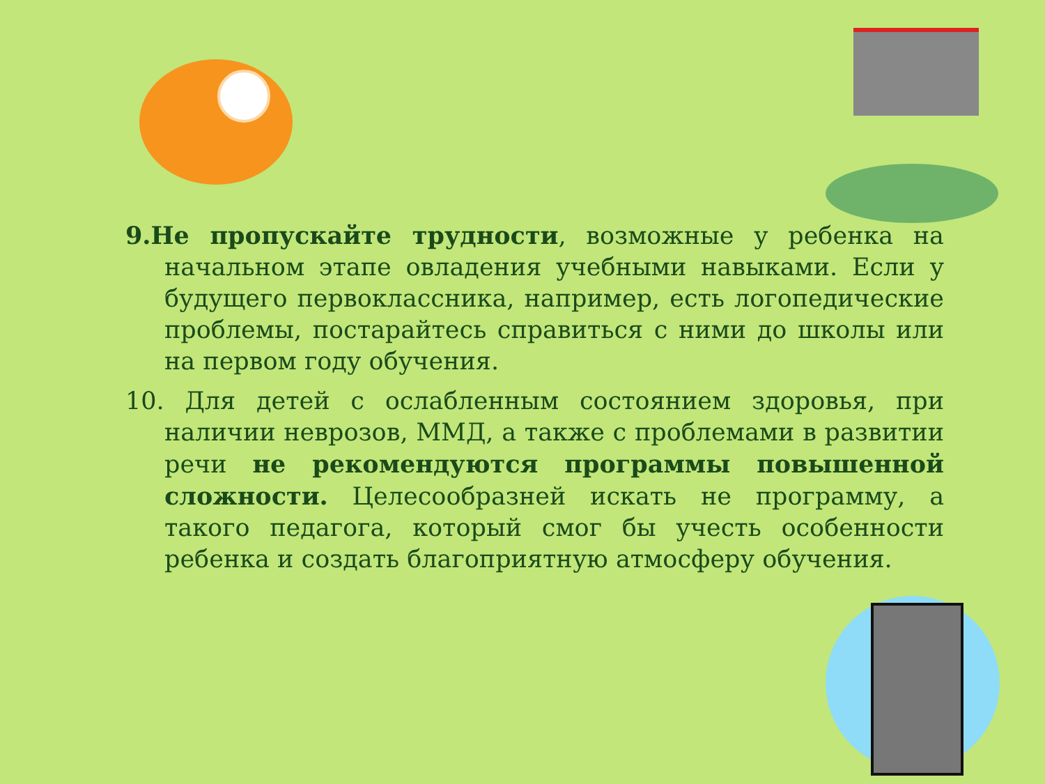9.Не пропускайте трудности, возможные у ребенка на начальном этапе овладения учебными навыками. Если у будущего первоклассника, например, есть логопедические проблемы, постарайтесь справиться с ними до школы или на первом году обучения.
10. Для детей с ослабленным состоянием здоровья, при наличии неврозов, ММД, а также с проблемами в развитии речи не рекомендуются программы повышенной сложности. Целесообразней искать не программу, а такого педагога, который смог бы учесть особенности ребенка и создать благоприятную атмосферу обучения.